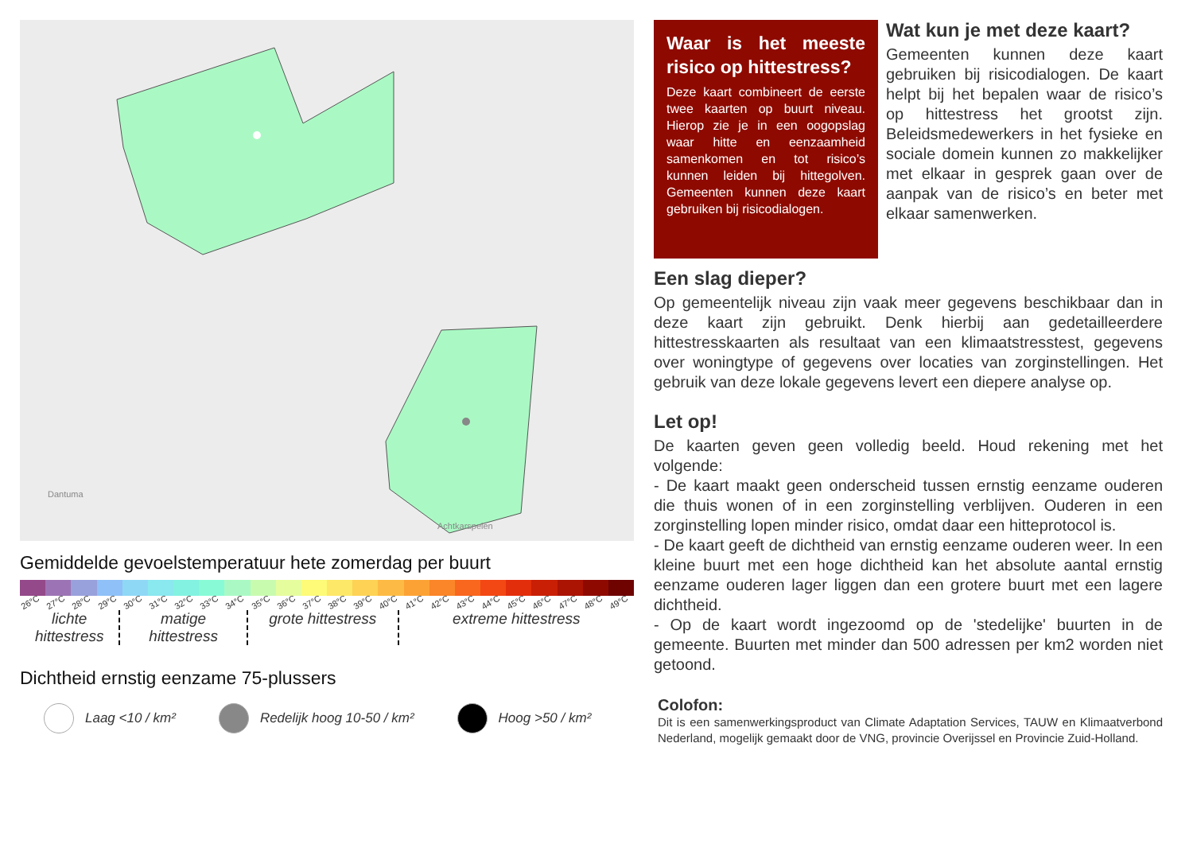Achtkarspelen
Dantuma
Gemiddelde gevoelstemperatuur hete zomerdag per buurt
26°C 27°C 28°C 29°C 30°C 31°C 32°C 33°C 34°C 35°C 36°C 37°C 38°C 39°C 40°C 41°C 42°C 43°C 44°C 45°C 46°C 47°C 48°C 49°C
lichte hittestress
matige hittestress
grote hittestress
extreme hittestress
Dichtheid ernstig eenzame 75-plussers
Laag <10 / km²
Redelijk hoog 10-50 / km²
Hoog >50 / km²
Waar is het meeste risico op hittestress?
Deze kaart combineert de eerste twee kaarten op buurt niveau. Hierop zie je in een oogopslag waar hitte en eenzaamheid samenkomen en tot risico’s kunnen leiden bij hittegolven. Gemeenten kunnen deze kaart gebruiken bij risicodialogen.
Wat kun je met deze kaart?
Gemeenten kunnen deze kaart gebruiken bij risicodialogen. De kaart helpt bij het bepalen waar de risico’s op hittestress het grootst zijn. Beleidsmedewerkers in het fysieke en sociale domein kunnen zo makkelijker met elkaar in gesprek gaan over de aanpak van de risico’s en beter met elkaar samenwerken.
Een slag dieper?
Op gemeentelijk niveau zijn vaak meer gegevens beschikbaar dan in deze kaart zijn gebruikt. Denk hierbij aan gedetailleerdere hittestresskaarten als resultaat van een klimaatstresstest, gegevens over woningtype of gegevens over locaties van zorginstellingen. Het gebruik van deze lokale gegevens levert een diepere analyse op.
Let op!
De kaarten geven geen volledig beeld. Houd rekening met het volgende:
- De kaart maakt geen onderscheid tussen ernstig eenzame ouderen die thuis wonen of in een zorginstelling verblijven. Ouderen in een zorginstelling lopen minder risico, omdat daar een hitteprotocol is.
- De kaart geeft de dichtheid van ernstig eenzame ouderen weer. In een kleine buurt met een hoge dichtheid kan het absolute aantal ernstig eenzame ouderen lager liggen dan een grotere buurt met een lagere dichtheid.
- Op de kaart wordt ingezoomd op de 'stedelijke' buurten in de gemeente. Buurten met minder dan 500 adressen per km2 worden niet getoond.
Colofon:
Dit is een samenwerkingsproduct van Climate Adaptation Services, TAUW en Klimaatverbond Nederland, mogelijk gemaakt door de VNG, provincie Overijssel en Provincie Zuid-Holland.